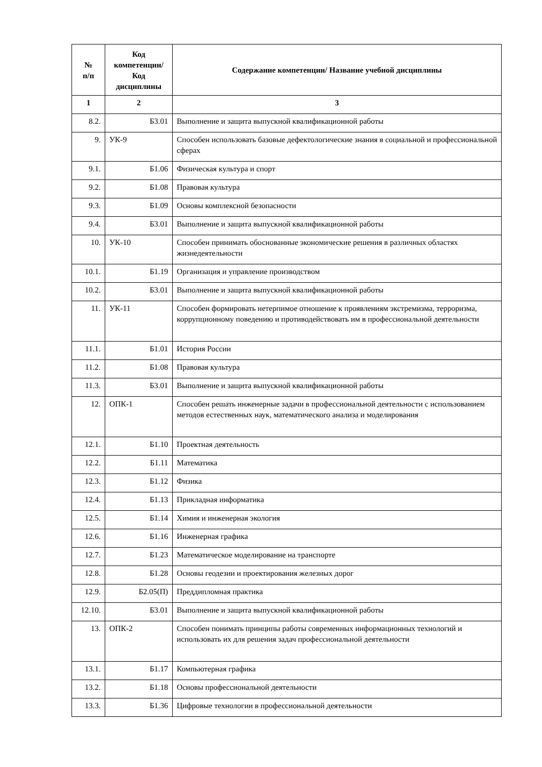| № п/п | Код компетенции/ Код дисциплины | Содержание компетенции/ Название учебной дисциплины |
| --- | --- | --- |
| 1 | 2 | 3 |
| 8.2. | Б3.01 | Выполнение и защита выпускной квалификационной работы |
| 9. | УК-9 | Способен использовать базовые дефектологические знания в социальной и профессиональной сферах |
| 9.1. | Б1.06 | Физическая культура и спорт |
| 9.2. | Б1.08 | Правовая культура |
| 9.3. | Б1.09 | Основы комплексной безопасности |
| 9.4. | Б3.01 | Выполнение и защита выпускной квалификационной работы |
| 10. | УК-10 | Способен принимать обоснованные экономические решения в различных областях жизнедеятельности |
| 10.1. | Б1.19 | Организация и управление производством |
| 10.2. | Б3.01 | Выполнение и защита выпускной квалификационной работы |
| 11. | УК-11 | Способен формировать нетерпимое отношение к проявлениям экстремизма, терроризма, коррупционному поведению и противодействовать им в профессиональной деятельности |
| 11.1. | Б1.01 | История России |
| 11.2. | Б1.08 | Правовая культура |
| 11.3. | Б3.01 | Выполнение и защита выпускной квалификационной работы |
| 12. | ОПК-1 | Способен решать инженерные задачи в профессиональной деятельности с использованием методов естественных наук, математического анализа и моделирования |
| 12.1. | Б1.10 | Проектная деятельность |
| 12.2. | Б1.11 | Математика |
| 12.3. | Б1.12 | Физика |
| 12.4. | Б1.13 | Прикладная информатика |
| 12.5. | Б1.14 | Химия и инженерная экология |
| 12.6. | Б1.16 | Инженерная графика |
| 12.7. | Б1.23 | Математическое моделирование на транспорте |
| 12.8. | Б1.28 | Основы геодезии и проектирования железных дорог |
| 12.9. | Б2.05(П) | Преддипломная практика |
| 12.10. | Б3.01 | Выполнение и защита выпускной квалификационной работы |
| 13. | ОПК-2 | Способен понимать принципы работы современных информационных технологий и использовать их для решения задач профессиональной деятельности |
| 13.1. | Б1.17 | Компьютерная графика |
| 13.2. | Б1.18 | Основы профессиональной деятельности |
| 13.3. | Б1.36 | Цифровые технологии в профессиональной деятельности |